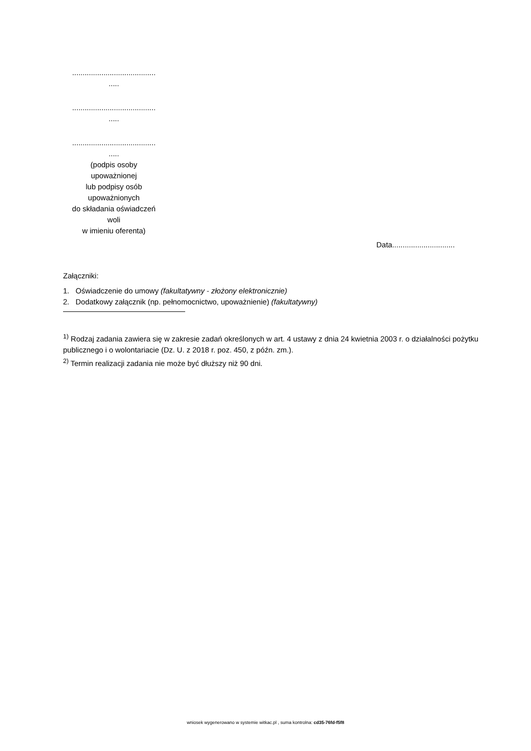........................................
.....
........................................
.....
........................................
.....
(podpis osoby
upoważnionej
lub podpisy osób
upoważnionych
do składania oświadczeń
woli
w imieniu oferenta)
Data..............................
Załączniki:
1. Oświadczenie do umowy (fakultatywny - złożony elektronicznie)
2. Dodatkowy załącznik (np. pełnomocnictwo, upoważnienie) (fakultatywny)
<sup>1)</sup> Rodzaj zadania zawiera się w zakresie zadań określonych w art. 4 ustawy z dnia 24 kwietnia 2003 r. o działalności pożytku publicznego i o wolontariacie (Dz. U. z 2018 r. poz. 450, z późn. zm.).
<sup>2)</sup> Termin realizacji zadania nie może być dłuższy niż 90 dni.
wniosek wygenerowano w systemie witkac.pl , suma kontrolna: cd35-76fd-f5f8